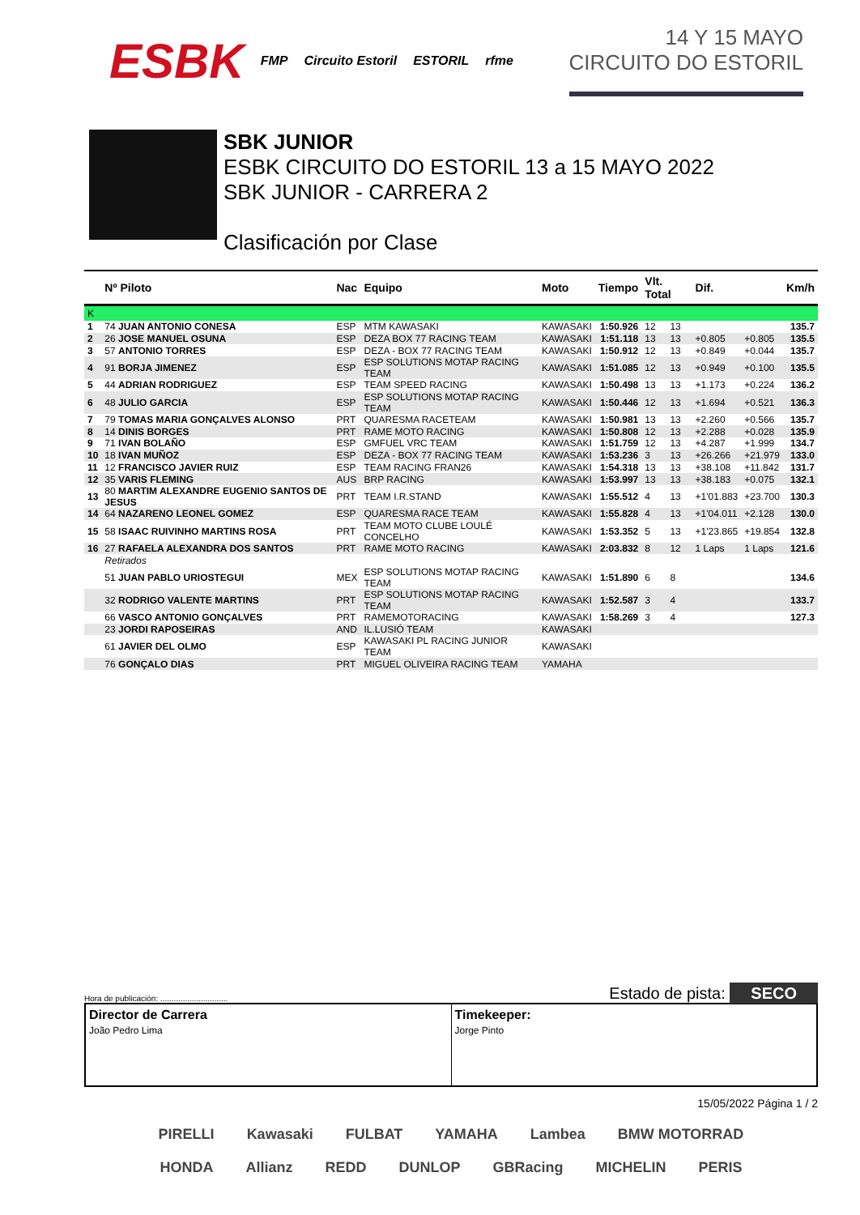ESBK FMP Circuito Estoril ESTORIL rfme
14 Y 15 MAYO
CIRCUITO DO ESTORIL
SBK JUNIOR
ESBK CIRCUITO DO ESTORIL 13 a 15 MAYO 2022
SBK JUNIOR - CARRERA 2
Clasificación por Clase
| | Nº Piloto | Nac | Equipo | Moto | Tiempo | Vlt. Total | | Dif. | | Km/h |
| --- | --- | --- | --- | --- | --- | --- | --- | --- | --- | --- |
| K | | | | | | | | | | |
| 1 | 74 JUAN ANTONIO CONESA | ESP | MTM KAWASAKI | KAWASAKI | 1:50.926 | 12 | 13 | | | 135.7 |
| 2 | 26 JOSE MANUEL OSUNA | ESP | DEZA BOX 77 RACING TEAM | KAWASAKI | 1:51.118 | 13 | 13 | +0.805 | +0.805 | 135.5 |
| 3 | 57 ANTONIO TORRES | ESP | DEZA - BOX 77 RACING TEAM | KAWASAKI | 1:50.912 | 12 | 13 | +0.849 | +0.044 | 135.7 |
| 4 | 91 BORJA JIMENEZ | ESP | ESP SOLUTIONS MOTAP RACING TEAM | KAWASAKI | 1:51.085 | 12 | 13 | +0.949 | +0.100 | 135.5 |
| 5 | 44 ADRIAN RODRIGUEZ | ESP | TEAM SPEED RACING | KAWASAKI | 1:50.498 | 13 | 13 | +1.173 | +0.224 | 136.2 |
| 6 | 48 JULIO GARCIA | ESP | ESP SOLUTIONS MOTAP RACING TEAM | KAWASAKI | 1:50.446 | 12 | 13 | +1.694 | +0.521 | 136.3 |
| 7 | 79 TOMAS MARIA GONÇALVES ALONSO | PRT | QUARESMA RACETEAM | KAWASAKI | 1:50.981 | 13 | 13 | +2.260 | +0.566 | 135.7 |
| 8 | 14 DINIS BORGES | PRT | RAME MOTO RACING | KAWASAKI | 1:50.808 | 12 | 13 | +2.288 | +0.028 | 135.9 |
| 9 | 71 IVAN BOLAÑO | ESP | GMFUEL VRC TEAM | KAWASAKI | 1:51.759 | 12 | 13 | +4.287 | +1.999 | 134.7 |
| 10 | 18 IVAN MUÑOZ | ESP | DEZA - BOX 77 RACING TEAM | KAWASAKI | 1:53.236 | 3 | 13 | +26.266 | +21.979 | 133.0 |
| 11 | 12 FRANCISCO JAVIER RUIZ | ESP | TEAM RACING FRAN26 | KAWASAKI | 1:54.318 | 13 | 13 | +38.108 | +11.842 | 131.7 |
| 12 | 35 VARIS FLEMING | AUS | BRP RACING | KAWASAKI | 1:53.997 | 13 | 13 | +38.183 | +0.075 | 132.1 |
| 13 | 80 MARTIM ALEXANDRE EUGENIO SANTOS DE JESUS | PRT | TEAM I.R.STAND | KAWASAKI | 1:55.512 | 4 | 13 | +1'01.883 | +23.700 | 130.3 |
| 14 | 64 NAZARENO LEONEL GOMEZ | ESP | QUARESMA RACE TEAM | KAWASAKI | 1:55.828 | 4 | 13 | +1'04.011 | +2.128 | 130.0 |
| 15 | 58 ISAAC RUIVINHO MARTINS ROSA | PRT | TEAM MOTO CLUBE LOULÉ CONCELHO | KAWASAKI | 1:53.352 | 5 | 13 | +1'23.865 | +19.854 | 132.8 |
| 16 | 27 RAFAELA ALEXANDRA DOS SANTOS | PRT | RAME MOTO RACING | KAWASAKI | 2:03.832 | 8 | 12 | 1 Laps | 1 Laps | 121.6 |
| | Retirados | | | | | | | | | |
| | 51 JUAN PABLO URIOSTEGUI | MEX | ESP SOLUTIONS MOTAP RACING TEAM | KAWASAKI | 1:51.890 | 6 | 8 | | | 134.6 |
| | 32 RODRIGO VALENTE MARTINS | PRT | ESP SOLUTIONS MOTAP RACING TEAM | KAWASAKI | 1:52.587 | 3 | 4 | | | 133.7 |
| | 66 VASCO ANTONIO GONÇALVES | PRT | RAMEMOTORACING | KAWASAKI | 1:58.269 | 3 | 4 | | | 127.3 |
| | 23 JORDI RAPOSEIRAS | AND | IL.LUSIÓ TEAM | KAWASAKI | | | | | | |
| | 61 JAVIER DEL OLMO | ESP | KAWASAKI PL RACING JUNIOR TEAM | KAWASAKI | | | | | | |
| | 76 GONÇALO DIAS | PRT | MIGUEL OLIVEIRA RACING TEAM | YAMAHA | | | | | | |
Hora de publicación: .............................. Estado de pista: SECO
Director de Carrera
João Pedro Lima
Timekeeper:
Jorge Pinto
15/05/2022 Página 1 / 2
PIRELLI Kawasaki FULBAT YAMAHA Lambea BMW MOTORRAD
HONDA Allianz REDD DUNLOP GBRacing MICHELIN PERIS